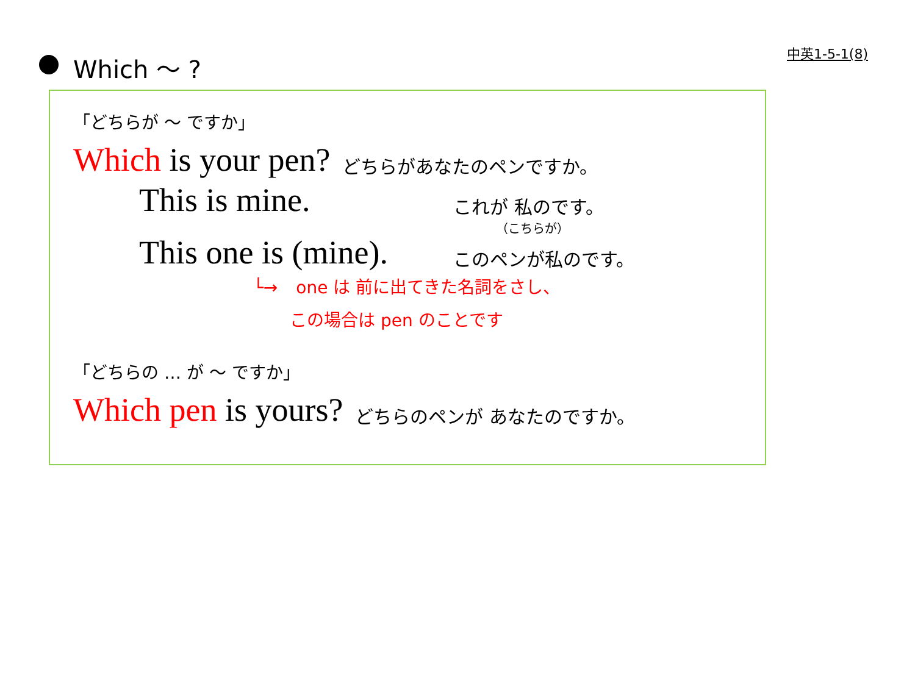中英1-5-1(8)
Which ～ ?
「どちらが ～ ですか」
Which is your pen? どちらがあなたのペンですか。
This is mine. これが 私のです。
（こちらが）
This one is (mine). このペンが私のです。
└→ one は 前に出てきた名詞をさし、
この場合は pen のことです
「どちらの … が ～ ですか」
Which pen is yours? どちらのペンが あなたのですか。